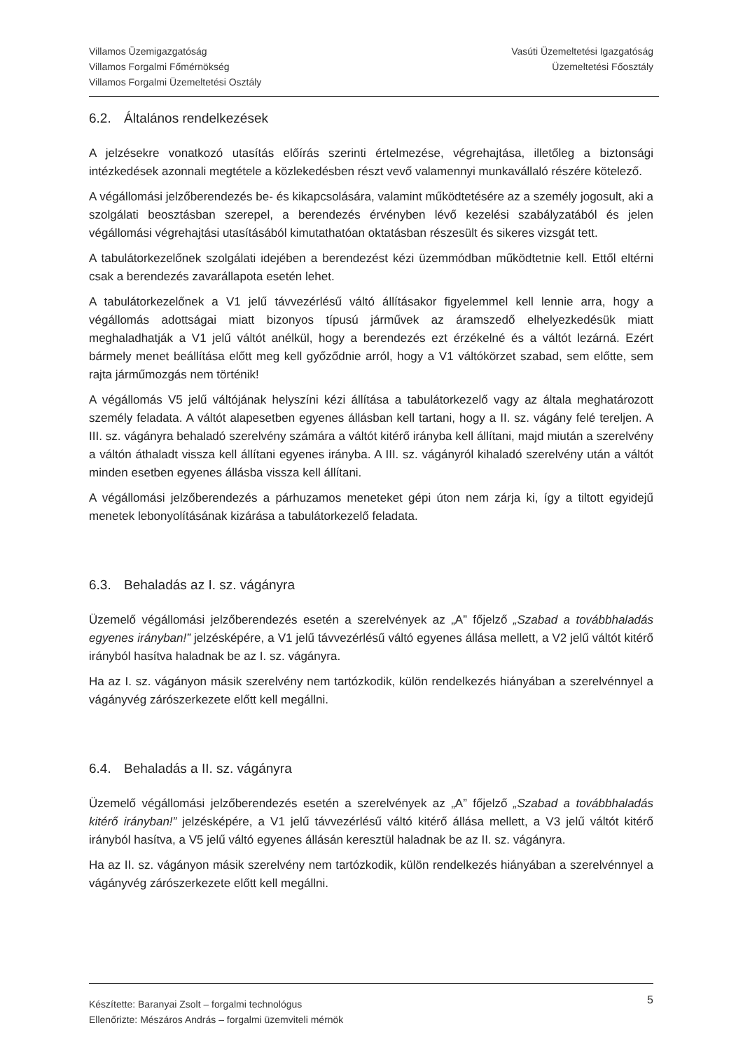Villamos Üzemigazgatóság
Villamos Forgalmi Főmérnökség
Villamos Forgalmi Üzemeltetési Osztály
Vasúti Üzemeltetési Igazgatóság
Üzemeltetési Főosztály
6.2. Általános rendelkezések
A jelzésekre vonatkozó utasítás előírás szerinti értelmezése, végrehajtása, illetőleg a biztonsági intézkedések azonnali megtétele a közlekedésben részt vevő valamennyi munkavállaló részére kötelező.
A végállomási jelzőberendezés be- és kikapcsolására, valamint működtetésére az a személy jogosult, aki a szolgálati beosztásban szerepel, a berendezés érvényben lévő kezelési szabályzatából és jelen végállomási végrehajtási utasításából kimutathatóan oktatásban részesült és sikeres vizsgát tett.
A tabulátorkezelőnek szolgálati idejében a berendezést kézi üzemmódban működtetnie kell. Ettől eltérni csak a berendezés zavarállapota esetén lehet.
A tabulátorkezelőnek a V1 jelű távvezérlésű váltó állításakor figyelemmel kell lennie arra, hogy a végállomás adottságai miatt bizonyos típusú járművek az áramszedő elhelyezkedésük miatt meghaladhatják a V1 jelű váltót anélkül, hogy a berendezés ezt érzékelné és a váltót lezárná. Ezért bármely menet beállítása előtt meg kell győződnie arról, hogy a V1 váltókörzet szabad, sem előtte, sem rajta járműmozgás nem történik!
A végállomás V5 jelű váltójának helyszíni kézi állítása a tabulátorkezelő vagy az általa meghatározott személy feladata. A váltót alapesetben egyenes állásban kell tartani, hogy a II. sz. vágány felé tereljen. A III. sz. vágányra behaladó szerelvény számára a váltót kitérő irányba kell állítani, majd miután a szerelvény a váltón áthaladt vissza kell állítani egyenes irányba. A III. sz. vágányról kihaladó szerelvény után a váltót minden esetben egyenes állásba vissza kell állítani.
A végállomási jelzőberendezés a párhuzamos meneteket gépi úton nem zárja ki, így a tiltott egyidejű menetek lebonyolításának kizárása a tabulátorkezelő feladata.
6.3. Behaladás az I. sz. vágányra
Üzemelő végállomási jelzőberendezés esetén a szerelvények az „A” főjelző „Szabad a továbbhaladás egyenes irányban!” jelzésképére, a V1 jelű távvezérlésű váltó egyenes állása mellett, a V2 jelű váltót kitérő irányból hasítva haladnak be az I. sz. vágányra.
Ha az I. sz. vágányon másik szerelvény nem tartózkodik, külön rendelkezés hiányában a szerelvénnyel a vágányvég zárószerkezete előtt kell megállni.
6.4. Behaladás a II. sz. vágányra
Üzemelő végállomási jelzőberendezés esetén a szerelvények az „A” főjelző „Szabad a továbbhaladás kitérő irányban!” jelzésképére, a V1 jelű távvezérlésű váltó kitérő állása mellett, a V3 jelű váltót kitérő irányból hasítva, a V5 jelű váltó egyenes állásán keresztül haladnak be az II. sz. vágányra.
Ha az II. sz. vágányon másik szerelvény nem tartózkodik, külön rendelkezés hiányában a szerelvénnyel a vágányvég zárószerkezete előtt kell megállni.
Készítette: Baranyai Zsolt – forgalmi technológus
Ellenőrizte: Mészáros András – forgalmi üzemviteli mérnök
5